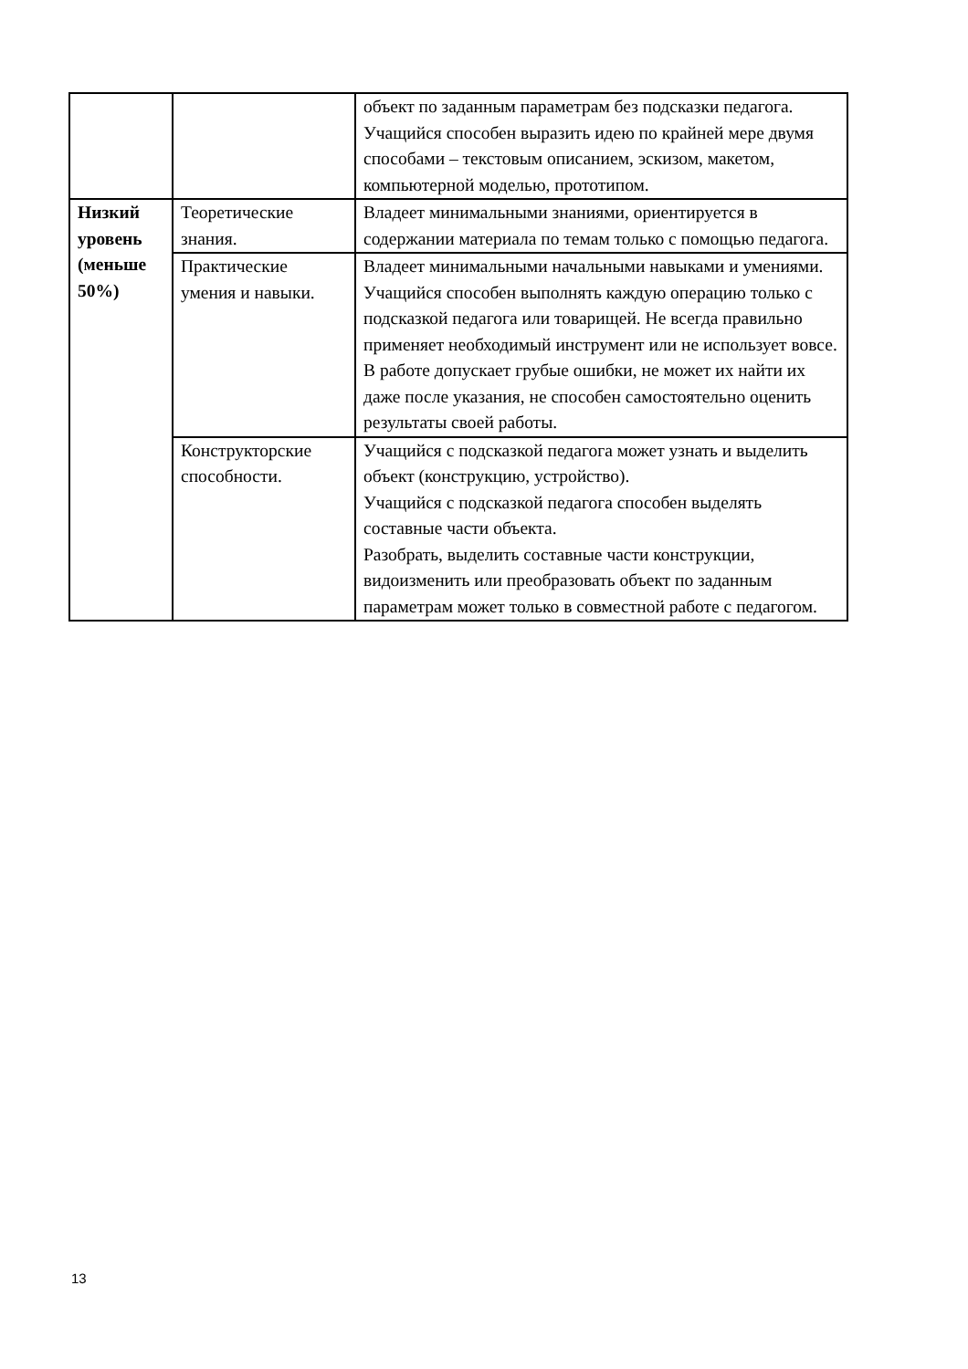| | | объект по заданным параметрам без подсказки педагога. Учащийся способен выразить идею по крайней мере двумя способами – текстовым описанием, эскизом, макетом, компьютерной моделью, прототипом. |
| Низкий уровень (меньше 50%) | Теоретические знания. | Владеет минимальными знаниями, ориентируется в содержании материала по темам только с помощью педагога. |
| | Практические умения и навыки. | Владеет минимальными начальными навыками и умениями. Учащийся способен выполнять каждую операцию только с подсказкой педагога или товарищей. Не всегда правильно применяет необходимый инструмент или не использует вовсе. В работе допускает грубые ошибки, не может их найти их даже после указания, не способен самостоятельно оценить результаты своей работы. |
| | Конструкторские способности. | Учащийся с подсказкой педагога может узнать и выделить объект (конструкцию, устройство). Учащийся с подсказкой педагога способен выделять составные части объекта. Разобрать, выделить составные части конструкции, видоизменить или преобразовать объект по заданным параметрам может только в совместной работе с педагогом. |
13